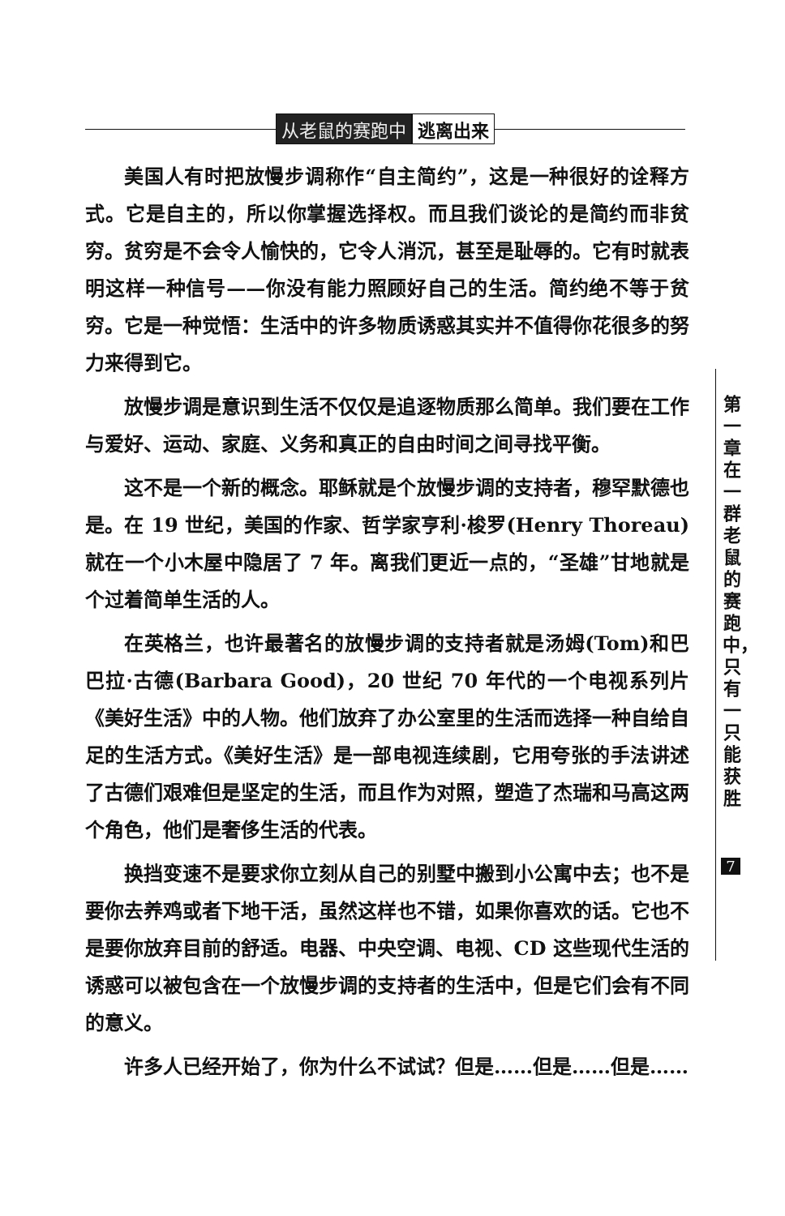从老鼠的赛跑中 逃离出来
美国人有时把放慢步调称作“自主简约”，这是一种很好的诠释方式。它是自主的，所以你掌握选择权。而且我们谈论的是简约而非贫穷。贫穷是不会令人愉快的，它令人消沉，甚至是耻辱的。它有时就表明这样一种信号——你没有能力照顾好自己的生活。简约绝不等于贫穷。它是一种觉悟：生活中的许多物质诱惑其实并不值得你花很多的努力来得到它。
放慢步调是意识到生活不仅仅是追逐物质那么简单。我们要在工作与爱好、运动、家庭、义务和真正的自由时间之间寻找平衡。
这不是一个新的概念。耶稣就是个放慢步调的支持者，穆罕默德也是。在 19 世纪，美国的作家、哲学家亨利·梭罗(Henry Thoreau)就在一个小木屋中隐居了 7 年。离我们更近一点的，“圣雄”甘地就是个过着简单生活的人。
在英格兰，也许最著名的放慢步调的支持者就是汤姆(Tom)和巴巴拉·古德(Barbara Good)，20 世纪 70 年代的一个电视系列片《美好生活》中的人物。他们放弃了办公室里的生活而选择一种自给自足的生活方式。《美好生活》是一部电视连续剧，它用夸张的手法讲述了古德们艰难但是坚定的生活，而且作为对照，塑造了杰瑞和马高这两个角色，他们是奢侈生活的代表。
换挡变速不是要求你立刻从自己的别墅中搬到小公寓中去；也不是要你去养鸡或者下地干活，虽然这样也不错，如果你喜欢的话。它也不是要你放弃目前的舒适。电器、中央空调、电视、CD 这些现代生活的诱惑可以被包含在一个放慢步调的支持者的生活中，但是它们会有不同的意义。
许多人已经开始了，你为什么不试试？但是……但是……但是……
第一章 在一群老鼠的赛跑中，只有一只能获胜
7